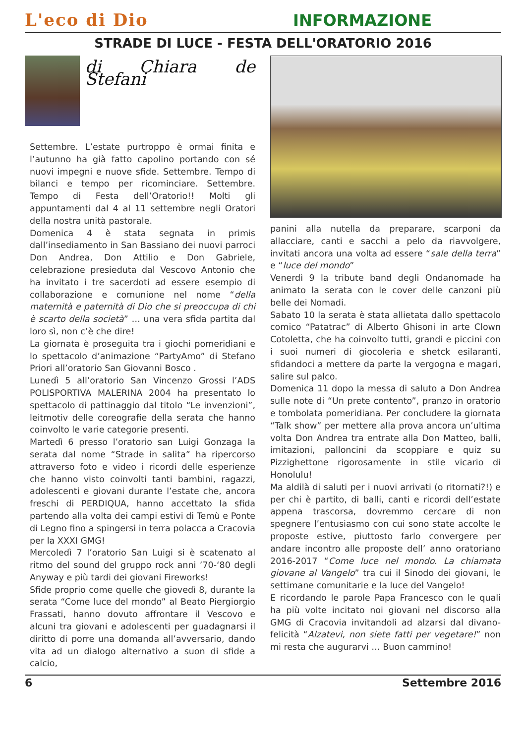L'eco di Dio
INFORMAZIONE
STRADE DI LUCE - FESTA DELL'ORATORIO 2016
di Chiara de Stefani
Settembre. L’estate purtroppo è ormai finita e l’autunno ha già fatto capolino portando con sé nuovi impegni e nuove sfide. Settembre. Tempo di bilanci e tempo per ricominciare. Settembre. Tempo di Festa dell’Oratorio!! Molti gli appuntamenti dal 4 al 11 settembre negli Oratori della nostra unità pastorale.
Domenica 4 è stata segnata in primis dall’insediamento in San Bassiano dei nuovi parroci Don Andrea, Don Attilio e Don Gabriele, celebrazione presieduta dal Vescovo Antonio che ha invitato i tre sacerdoti ad essere esempio di collaborazione e comunione nel nome “della maternità e paternità di Dio che si preoccupa di chi è scarto della società” … una vera sfida partita dal loro sì, non c’è che dire!
La giornata è proseguita tra i giochi pomeridiani e lo spettacolo d’animazione “PartyAmo” di Stefano Priori all’oratorio San Giovanni Bosco .
Lunedì 5 all’oratorio San Vincenzo Grossi l’ADS POLISPORTIVA MALERINA 2004 ha presentato lo spettacolo di pattinaggio dal titolo “Le invenzioni”, leitmotiv delle coreografie della serata che hanno coinvolto le varie categorie presenti.
Martedì 6 presso l’oratorio san Luigi Gonzaga la serata dal nome “Strade in salita” ha ripercorso attraverso foto e video i ricordi delle esperienze che hanno visto coinvolti tanti bambini, ragazzi, adolescenti e giovani durante l’estate che, ancora freschi di PERDIQUA, hanno accettato la sfida partendo alla volta dei campi estivi di Temù e Ponte di Legno fino a spingersi in terra polacca a Cracovia per la XXXI GMG!
Mercoledì 7 l’oratorio San Luigi si è scatenato al ritmo del sound del gruppo rock anni ’70-‘80 degli Anyway e più tardi dei giovani Fireworks!
Sfide proprio come quelle che giovedì 8, durante la serata “Come luce del mondo” al Beato Piergiorgio Frassati, hanno dovuto affrontare il Vescovo e alcuni tra giovani e adolescenti per guadagnarsi il diritto di porre una domanda all’avversario, dando vita ad un dialogo alternativo a suon di sfide a calcio,
panini alla nutella da preparare, scarponi da allacciare, canti e sacchi a pelo da riavvolgere, invitati ancora una volta ad essere “sale della terra” e “luce del mondo”
Venerdì 9 la tribute band degli Ondanomade ha animato la serata con le cover delle canzoni più belle dei Nomadi.
Sabato 10 la serata è stata allietata dallo spettacolo comico “Patatrac” di Alberto Ghisoni in arte Clown Cotoletta, che ha coinvolto tutti, grandi e piccini con i suoi numeri di giocoleria e shetck esilaranti, sfidandoci a mettere da parte la vergogna e magari, salire sul palco.
Domenica 11 dopo la messa di saluto a Don Andrea sulle note di “Un prete contento”, pranzo in oratorio e tombolata pomeridiana. Per concludere la giornata “Talk show” per mettere alla prova ancora un’ultima volta Don Andrea tra entrate alla Don Matteo, balli, imitazioni, palloncini da scoppiare e quiz su Pizzighettone rigorosamente in stile vicario di Honolulu!
Ma aldilà di saluti per i nuovi arrivati (o ritornati?!) e per chi è partito, di balli, canti e ricordi dell’estate appena trascorsa, dovremmo cercare di non spegnere l’entusiasmo con cui sono state accolte le proposte estive, piuttosto farlo convergere per andare incontro alle proposte dell’ anno oratoriano 2016-2017 “Come luce nel mondo. La chiamata giovane al Vangelo” tra cui il Sinodo dei giovani, le settimane comunitarie e la luce del Vangelo!
E ricordando le parole Papa Francesco con le quali ha più volte incitato noi giovani nel discorso alla GMG di Cracovia invitandoli ad alzarsi dal divano-felicità “Alzatevi, non siete fatti per vegetare!” non mi resta che augurarvi … Buon cammino!
6 Settembre 2016